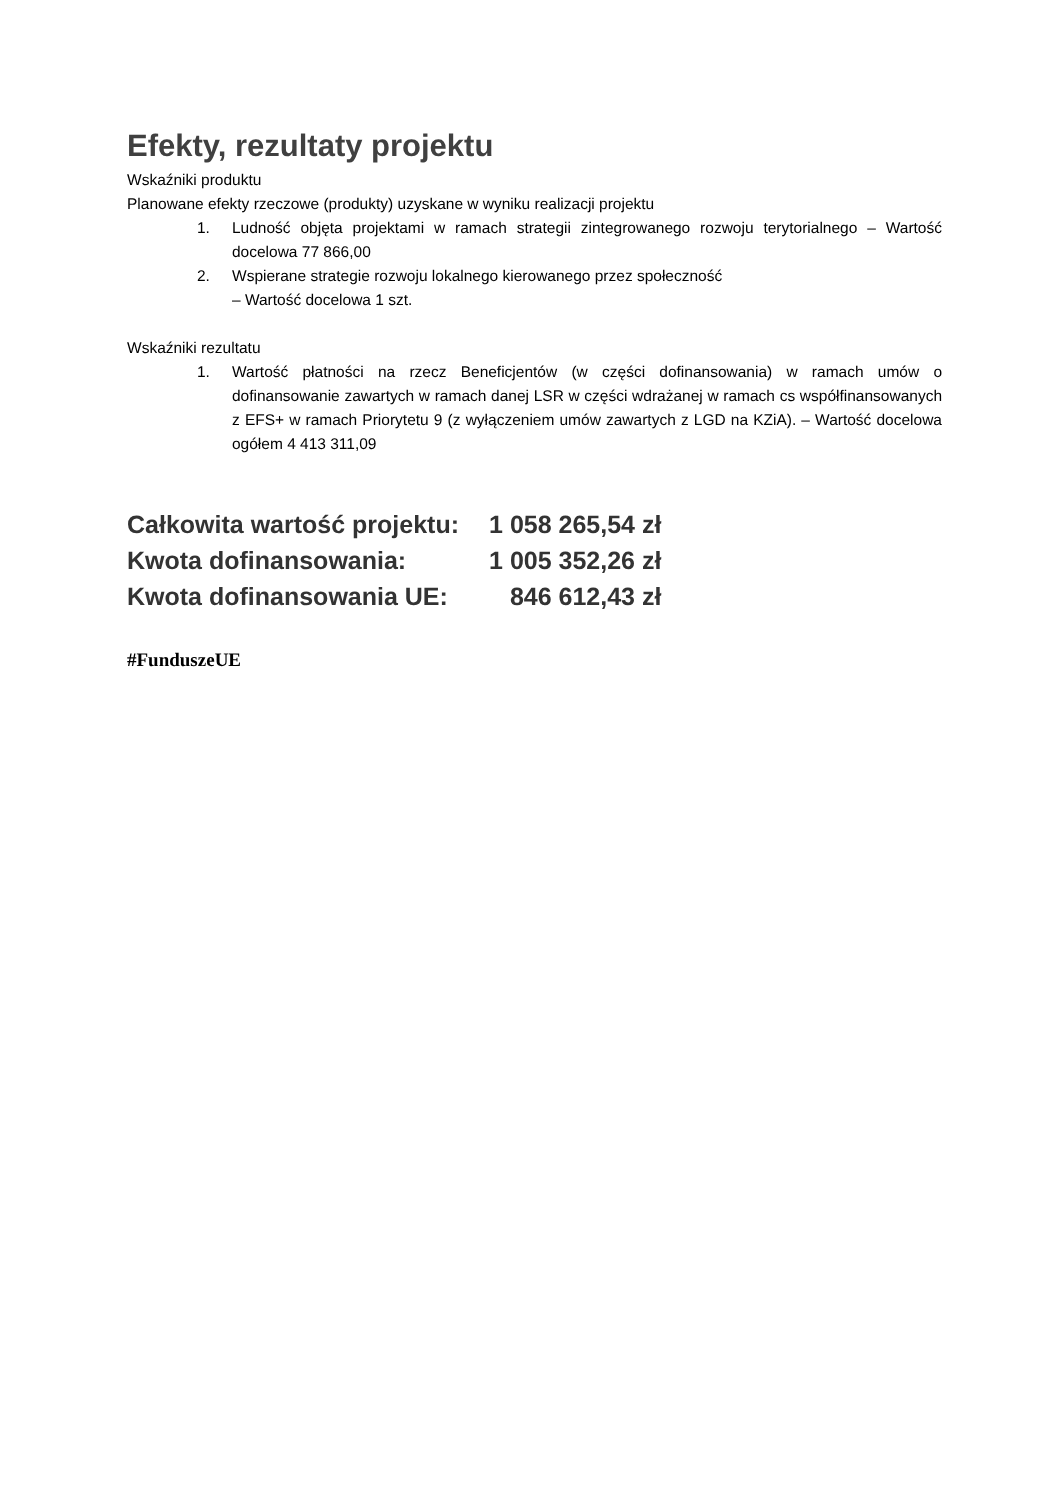Efekty, rezultaty projektu
Wskaźniki produktu
Planowane efekty rzeczowe (produkty) uzyskane w wyniku realizacji projektu
1. Ludność objęta projektami w ramach strategii zintegrowanego rozwoju terytorialnego – Wartość docelowa 77 866,00
2. Wspierane strategie rozwoju lokalnego kierowanego przez społeczność
– Wartość docelowa 1 szt.
Wskaźniki rezultatu
1. Wartość płatności na rzecz Beneficjentów (w części dofinansowania) w ramach umów o dofinansowanie zawartych w ramach danej LSR w części wdrażanej w ramach cs współfinansowanych z EFS+ w ramach Priorytetu 9 (z wyłączeniem umów zawartych z LGD na KZiA). – Wartość docelowa ogółem 4 413 311,09
| Całkowita wartość projektu: | 1 058 265,54 zł |
| Kwota dofinansowania: | 1 005 352,26 zł |
| Kwota dofinansowania UE: | 846 612,43 zł |
#FunduszeUE